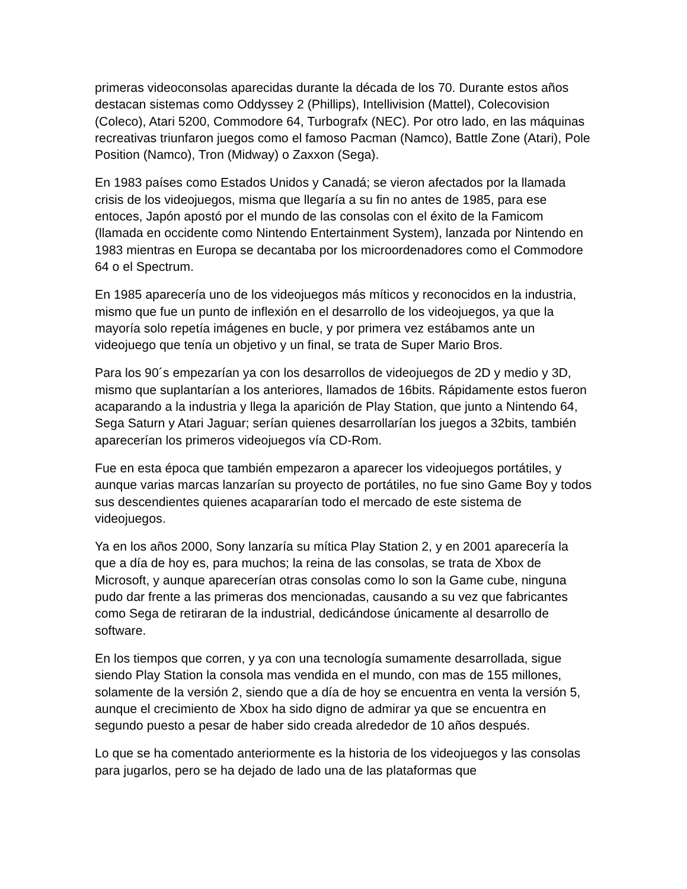primeras videoconsolas aparecidas durante la década de los 70. Durante estos años destacan sistemas como Oddyssey 2 (Phillips), Intellivision (Mattel), Colecovision (Coleco), Atari 5200, Commodore 64, Turbografx (NEC). Por otro lado, en las máquinas recreativas triunfaron juegos como el famoso Pacman (Namco), Battle Zone (Atari), Pole Position (Namco), Tron (Midway) o Zaxxon (Sega).
En 1983 países como Estados Unidos y Canadá; se vieron afectados por la llamada crisis de los videojuegos, misma que llegaría a su fin no antes de 1985, para ese entoces, Japón apostó por el mundo de las consolas con el éxito de la Famicom (llamada en occidente como Nintendo Entertainment System), lanzada por Nintendo en 1983 mientras en Europa se decantaba por los microordenadores como el Commodore 64 o el Spectrum.
En 1985 aparecería uno de los videojuegos más míticos y reconocidos en la industria, mismo que fue un punto de inflexión en el desarrollo de los videojuegos, ya que la mayoría solo repetía imágenes en bucle, y por primera vez estábamos ante un videojuego que tenía un objetivo y un final, se trata de Super Mario Bros.
Para los 90´s empezarían ya con los desarrollos de videojuegos de 2D y medio y 3D, mismo que suplantarían a los anteriores, llamados de 16bits. Rápidamente estos fueron acaparando a la industria y llega la aparición de Play Station, que junto a Nintendo 64, Sega Saturn y Atari Jaguar; serían quienes desarrollarían los juegos a 32bits, también aparecerían los primeros videojuegos vía CD-Rom.
Fue en esta época que también empezaron a aparecer los videojuegos portátiles, y aunque varias marcas lanzarían su proyecto de portátiles, no fue sino Game Boy y todos sus descendientes quienes acapararían todo el mercado de este sistema de videojuegos.
Ya en los años 2000, Sony lanzaría su mítica Play Station 2, y en 2001 aparecería la que a día de hoy es, para muchos; la reina de las consolas, se trata de Xbox de Microsoft, y aunque aparecerían otras consolas como lo son la Game cube, ninguna pudo dar frente a las primeras dos mencionadas, causando a su vez que fabricantes como Sega de retiraran de la industrial, dedicándose únicamente al desarrollo de software.
En los tiempos que corren, y ya con una tecnología sumamente desarrollada, sigue siendo Play Station la consola mas vendida en el mundo, con mas de 155 millones, solamente de la versión 2, siendo que a día de hoy se encuentra en venta la versión 5, aunque el crecimiento de Xbox ha sido digno de admirar ya que se encuentra en segundo puesto a pesar de haber sido creada alrededor de 10 años después.
Lo que se ha comentado anteriormente es la historia de los videojuegos y las consolas para jugarlos, pero se ha dejado de lado una de las plataformas que